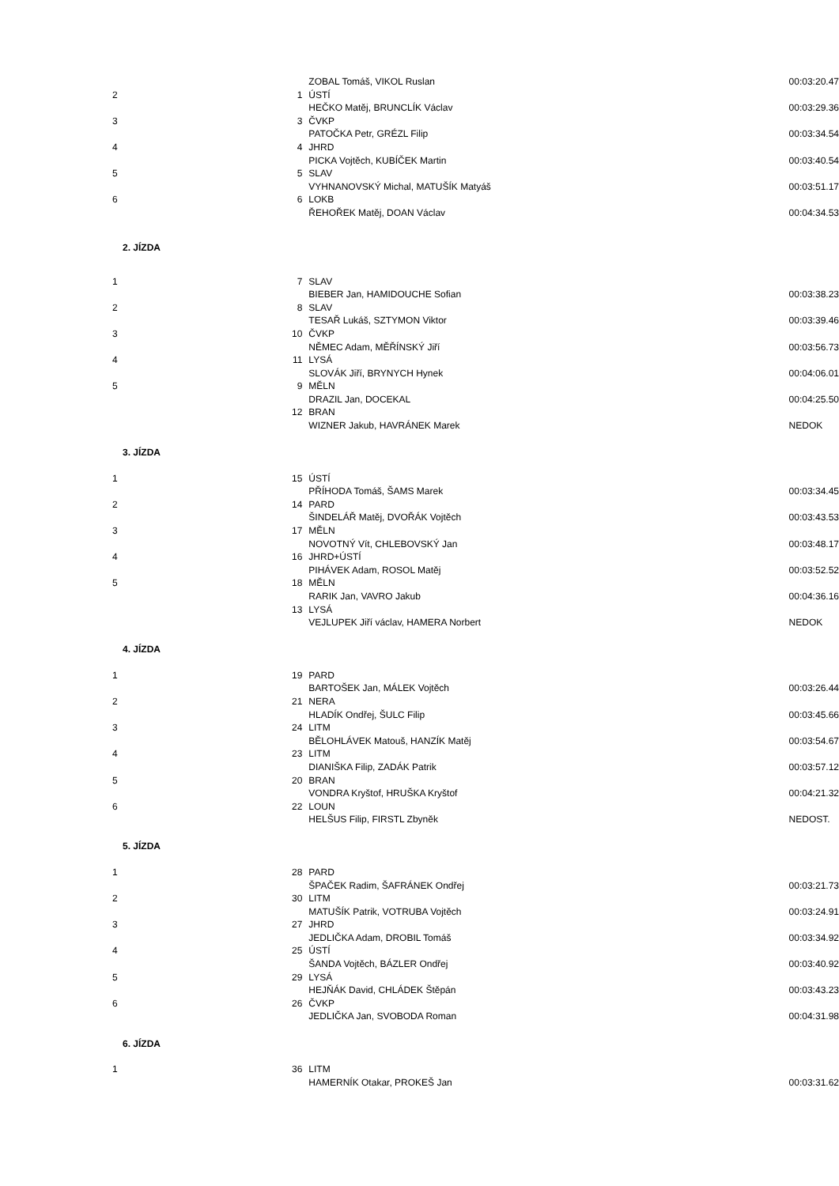| | | ZOBAL Tomáš, VIKOL Ruslan | 00:03:20.47 |
| 2 | 1 | ÚSTÍ | |
| | | HEČKO Matěj, BRUNCLÍK Václav | 00:03:29.36 |
| 3 | 3 | ČVKP | |
| | | PATOČKA Petr, GRÉZL Filip | 00:03:34.54 |
| 4 | 4 | JHRD | |
| | | PICKA Vojtěch, KUBÍČEK Martin | 00:03:40.54 |
| 5 | 5 | SLAV | |
| | | VYHNANOVSKÝ Michal, MATUŠÍK Matyáš | 00:03:51.17 |
| 6 | 6 | LOKB | |
| | | ŘEHOŘEK Matěj, DOAN Václav | 00:04:34.53 |
| 2. JÍZDA | | | |
| 1 | 7 | SLAV | |
| | | BIEBER Jan, HAMIDOUCHE Sofian | 00:03:38.23 |
| 2 | 8 | SLAV | |
| | | TESAŘ Lukáš, SZTYMON Viktor | 00:03:39.46 |
| 3 | 10 | ČVKP | |
| | | NĚMEC Adam, MĚŘÍNSKÝ Jiří | 00:03:56.73 |
| 4 | 11 | LYSÁ | |
| | | SLOVÁK Jiří, BRYNYCH Hynek | 00:04:06.01 |
| 5 | 9 | MĚLN | |
| | | DRAZIL Jan, DOCEKAL | 00:04:25.50 |
| | 12 | BRAN | |
| | | WIZNER Jakub, HAVRÁNEK Marek | NEDOK |
| 3. JÍZDA | | | |
| 1 | 15 | ÚSTÍ | |
| | | PŘÍHODA Tomáš, ŠAMS Marek | 00:03:34.45 |
| 2 | 14 | PARD | |
| | | ŠINDELÁŘ Matěj, DVOŘÁK Vojtěch | 00:03:43.53 |
| 3 | 17 | MĚLN | |
| | | NOVOTNÝ Vít, CHLEBOVSKÝ Jan | 00:03:48.17 |
| 4 | 16 | JHRD+ÚSTÍ | |
| | | PIHÁVEK Adam, ROSOL Matěj | 00:03:52.52 |
| 5 | 18 | MĚLN | |
| | | RARIK Jan, VAVRO Jakub | 00:04:36.16 |
| | 13 | LYSÁ | |
| | | VEJLUPEK Jiří václav, HAMERA Norbert | NEDOK |
| 4. JÍZDA | | | |
| 1 | 19 | PARD | |
| | | BARTOŠEK Jan, MÁLEK Vojtěch | 00:03:26.44 |
| 2 | 21 | NERA | |
| | | HLADÍK Ondřej, ŠULC Filip | 00:03:45.66 |
| 3 | 24 | LITM | |
| | | BĚLOHLÁVEK Matouš, HANZÍK Matěj | 00:03:54.67 |
| 4 | 23 | LITM | |
| | | DIANIŠKA Filip, ZADÁK Patrik | 00:03:57.12 |
| 5 | 20 | BRAN | |
| | | VONDRA Kryštof, HRUŠKA Kryštof | 00:04:21.32 |
| 6 | 22 | LOUN | |
| | | HELŠUS Filip, FIRSTL Zbyněk | NEDOST. |
| 5. JÍZDA | | | |
| 1 | 28 | PARD | |
| | | ŠPAČEK Radim, ŠAFRÁNEK Ondřej | 00:03:21.73 |
| 2 | 30 | LITM | |
| | | MATUŠÍK Patrik, VOTRUBA Vojtěch | 00:03:24.91 |
| 3 | 27 | JHRD | |
| | | JEDLIČKA Adam, DROBIL Tomáš | 00:03:34.92 |
| 4 | 25 | ÚSTÍ | |
| | | ŠANDA Vojtěch, BÁZLER Ondřej | 00:03:40.92 |
| 5 | 29 | LYSÁ | |
| | | HEJŇÁK David, CHLÁDEK Štěpán | 00:03:43.23 |
| 6 | 26 | ČVKP | |
| | | JEDLIČKA Jan, SVOBODA Roman | 00:04:31.98 |
| 6. JÍZDA | | | |
| 1 | 36 | LITM | |
| | | HAMERNÍK Otakar, PROKEŠ Jan | 00:03:31.62 |